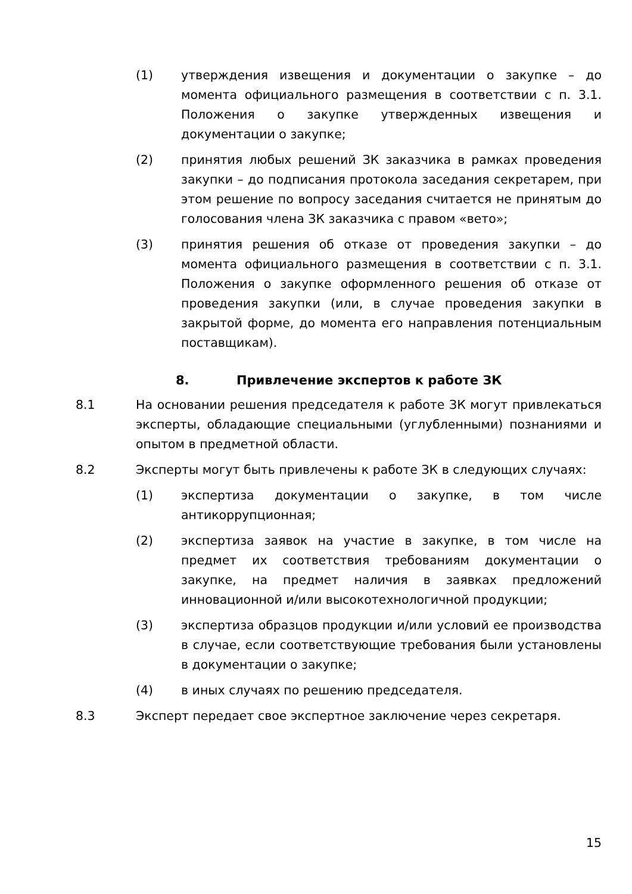(1) утверждения извещения и документации о закупке – до момента официального размещения в соответствии с п. 3.1. Положения о закупке утвержденных извещения и документации о закупке;
(2) принятия любых решений ЗК заказчика в рамках проведения закупки – до подписания протокола заседания секретарем, при этом решение по вопросу заседания считается не принятым до голосования члена ЗК заказчика с правом «вето»;
(3) принятия решения об отказе от проведения закупки – до момента официального размещения в соответствии с п. 3.1. Положения о закупке оформленного решения об отказе от проведения закупки (или, в случае проведения закупки в закрытой форме, до момента его направления потенциальным поставщикам).
8. Привлечение экспертов к работе ЗК
8.1 На основании решения председателя к работе ЗК могут привлекаться эксперты, обладающие специальными (углубленными) познаниями и опытом в предметной области.
8.2 Эксперты могут быть привлечены к работе ЗК в следующих случаях:
(1) экспертиза документации о закупке, в том числе антикоррупционная;
(2) экспертиза заявок на участие в закупке, в том числе на предмет их соответствия требованиям документации о закупке, на предмет наличия в заявках предложений инновационной и/или высокотехнологичной продукции;
(3) экспертиза образцов продукции и/или условий ее производства в случае, если соответствующие требования были установлены в документации о закупке;
(4) в иных случаях по решению председателя.
8.3 Эксперт передает свое экспертное заключение через секретаря.
15